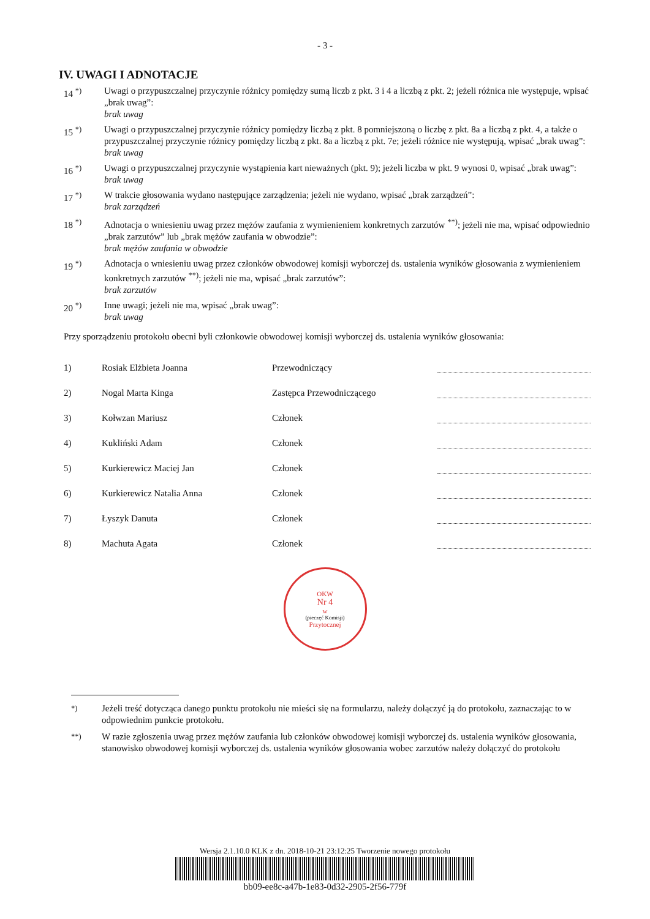- 3 -
IV. UWAGI I ADNOTACJE
14 <sup>*)</sup> Uwagi o przypuszczalnej przyczynie różnicy pomiędzy sumą liczb z pkt. 3 i 4 a liczbą z pkt. 2; jeżeli różnica nie występuje, wpisać „brak uwag”:
brak uwag
15 <sup>*)</sup> Uwagi o przypuszczalnej przyczynie różnicy pomiędzy liczbą z pkt. 8 pomniejszoną o liczbę z pkt. 8a a liczbą z pkt. 4, a także o przypuszczalnej przyczynie różnicy pomiędzy liczbą z pkt. 8a a liczbą z pkt. 7e; jeżeli różnice nie występują, wpisać „brak uwag”:
brak uwag
16 <sup>*)</sup> Uwagi o przypuszczalnej przyczynie wystąpienia kart nieważnych (pkt. 9); jeżeli liczba w pkt. 9 wynosi 0, wpisać „brak uwag”:
brak uwag
17 <sup>*)</sup> W trakcie głosowania wydano następujące zarządzenia; jeżeli nie wydano, wpisać „brak zarządzeń”:
brak zarządzeń
18 <sup>*)</sup> Adnotacja o wniesieniu uwag przez mężów zaufania z wymienieniem konkretnych zarzutów <sup>**)</sup>; jeżeli nie ma, wpisać odpowiednio „brak zarzutów” lub „brak mężów zaufania w obwodzie”:
brak mężów zaufania w obwodzie
19 <sup>*)</sup> Adnotacja o wniesieniu uwag przez członków obwodowej komisji wyborczej ds. ustalenia wyników głosowania z wymienieniem konkretnych zarzutów <sup>**)</sup>; jeżeli nie ma, wpisać „brak zarzutów”:
brak zarzutów
20 <sup>*)</sup> Inne uwagi; jeżeli nie ma, wpisać „brak uwag”:
brak uwag
Przy sporządzeniu protokołu obecni byli członkowie obwodowej komisji wyborczej ds. ustalenia wyników głosowania:
| 1) | Rosiak Elżbieta Joanna | Przewodniczący | |
| 2) | Nogal Marta Kinga | Zastępca Przewodniczącego | |
| 3) | Kołwzan Mariusz | Członek | |
| 4) | Kukliński Adam | Członek | |
| 5) | Kurkierewicz Maciej Jan | Członek | |
| 6) | Kurkierewicz Natalia Anna | Członek | |
| 7) | Łyszyk Danuta | Członek | |
| 8) | Machuta Agata | Członek | |
OKW
Nr 4
w
(pieczęć Komisji)
Przytocznej
<sup>*)</sup> Jeżeli treść dotycząca danego punktu protokołu nie mieści się na formularzu, należy dołączyć ją do protokołu, zaznaczając to w odpowiednim punkcie protokołu.
<sup>**)</sup> W razie zgłoszenia uwag przez mężów zaufania lub członków obwodowej komisji wyborczej ds. ustalenia wyników głosowania, stanowisko obwodowej komisji wyborczej ds. ustalenia wyników głosowania wobec zarzutów należy dołączyć do protokołu
Wersja 2.1.10.0 KLK z dn. 2018-10-21 23:12:25 Tworzenie nowego protokołu
bb09-ee8c-a47b-1e83-0d32-2905-2f56-779f